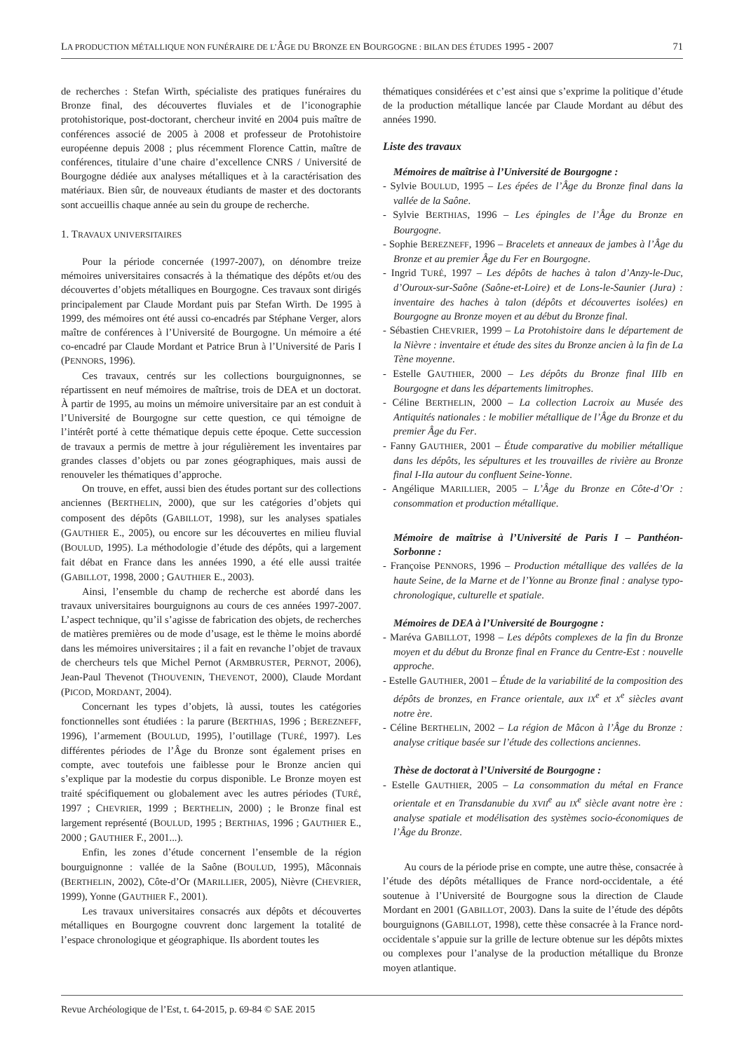LA PRODUCTION MÉTALLIQUE NON FUNÉRAIRE DE L’ÂGE DU BRONZE EN BOURGOGNE : BILAN DES ÉTUDES 1995 - 2007 71
de recherches : Stefan Wirth, spécialiste des pratiques funéraires du Bronze final, des découvertes fluviales et de l’iconographie protohistorique, post-doctorant, chercheur invité en 2004 puis maître de conférences associé de 2005 à 2008 et professeur de Protohistoire européenne depuis 2008 ; plus récemment Florence Cattin, maître de conférences, titulaire d’une chaire d’excellence CNRS / Université de Bourgogne dédiée aux analyses métalliques et à la caractérisation des matériaux. Bien sûr, de nouveaux étudiants de master et des doctorants sont accueillis chaque année au sein du groupe de recherche.
1. TRAVAUX UNIVERSITAIRES
Pour la période concernée (1997-2007), on dénombre treize mémoires universitaires consacrés à la thématique des dépôts et/ou des découvertes d’objets métalliques en Bourgogne. Ces travaux sont dirigés principalement par Claude Mordant puis par Stefan Wirth. De 1995 à 1999, des mémoires ont été aussi co-encadrés par Stéphane Verger, alors maître de conférences à l’Université de Bourgogne. Un mémoire a été co-encadré par Claude Mordant et Patrice Brun à l’Université de Paris I (PENNORS, 1996).
Ces travaux, centrés sur les collections bourguignonnes, se répartissent en neuf mémoires de maîtrise, trois de DEA et un doctorat. À partir de 1995, au moins un mémoire universitaire par an est conduit à l’Université de Bourgogne sur cette question, ce qui témoigne de l’intérêt porté à cette thématique depuis cette époque. Cette succession de travaux a permis de mettre à jour régulièrement les inventaires par grandes classes d’objets ou par zones géographiques, mais aussi de renouveler les thématiques d’approche.
On trouve, en effet, aussi bien des études portant sur des collections anciennes (BERTHELIN, 2000), que sur les catégories d’objets qui composent des dépôts (GABILLOT, 1998), sur les analyses spatiales (GAUTHIER E., 2005), ou encore sur les découvertes en milieu fluvial (BOULUD, 1995). La méthodologie d’étude des dépôts, qui a largement fait débat en France dans les années 1990, a été elle aussi traitée (GABILLOT, 1998, 2000 ; GAUTHIER E., 2003).
Ainsi, l’ensemble du champ de recherche est abordé dans les travaux universitaires bourguignons au cours de ces années 1997-2007. L’aspect technique, qu’il s’agisse de fabrication des objets, de recherches de matières premières ou de mode d’usage, est le thème le moins abordé dans les mémoires universitaires ; il a fait en revanche l’objet de travaux de chercheurs tels que Michel Pernot (ARMBRUSTER, PERNOT, 2006), Jean-Paul Thevenot (THOUVENIN, THEVENOT, 2000), Claude Mordant (PICOD, MORDANT, 2004).
Concernant les types d’objets, là aussi, toutes les catégories fonctionnelles sont étudiées : la parure (BERTHIAS, 1996 ; BEREZNEFF, 1996), l’armement (BOULUD, 1995), l’outillage (TURÉ, 1997). Les différentes périodes de l’Âge du Bronze sont également prises en compte, avec toutefois une faiblesse pour le Bronze ancien qui s’explique par la modestie du corpus disponible. Le Bronze moyen est traité spécifiquement ou globalement avec les autres périodes (TURÉ, 1997 ; CHEVRIER, 1999 ; BERTHELIN, 2000) ; le Bronze final est largement représenté (BOULUD, 1995 ; BERTHIAS, 1996 ; GAUTHIER E., 2000 ; GAUTHIER F., 2001...).
Enfin, les zones d’étude concernent l’ensemble de la région bourguignonne : vallée de la Saône (BOULUD, 1995), Mâconnais (BERTHELIN, 2002), Côte-d’Or (MARILLIER, 2005), Nièvre (CHEVRIER, 1999), Yonne (GAUTHIER F., 2001).
Les travaux universitaires consacrés aux dépôts et découvertes métalliques en Bourgogne couvrent donc largement la totalité de l’espace chronologique et géographique. Ils abordent toutes les
thématiques considérées et c’est ainsi que s’exprime la politique d’étude de la production métallique lancée par Claude Mordant au début des années 1990.
Liste des travaux
Mémoires de maîtrise à l’Université de Bourgogne :
- Sylvie BOULUD, 1995 – Les épées de l’Âge du Bronze final dans la vallée de la Saône.
- Sylvie BERTHIAS, 1996 – Les épingles de l’Âge du Bronze en Bourgogne.
- Sophie BEREZNEFF, 1996 – Bracelets et anneaux de jambes à l’Âge du Bronze et au premier Âge du Fer en Bourgogne.
- Ingrid TURÉ, 1997 – Les dépôts de haches à talon d’Anzy-le-Duc, d’Ouroux-sur-Saône (Saône-et-Loire) et de Lons-le-Saunier (Jura) : inventaire des haches à talon (dépôts et découvertes isolées) en Bourgogne au Bronze moyen et au début du Bronze final.
- Sébastien CHEVRIER, 1999 – La Protohistoire dans le département de la Nièvre : inventaire et étude des sites du Bronze ancien à la fin de La Tène moyenne.
- Estelle GAUTHIER, 2000 – Les dépôts du Bronze final IIIb en Bourgogne et dans les départements limitrophes.
- Céline BERTHELIN, 2000 – La collection Lacroix au Musée des Antiquités nationales : le mobilier métallique de l’Âge du Bronze et du premier Âge du Fer.
- Fanny GAUTHIER, 2001 – Étude comparative du mobilier métallique dans les dépôts, les sépultures et les trouvailles de rivière au Bronze final I-IIa autour du confluent Seine-Yonne.
- Angélique MARILLIER, 2005 – L’Âge du Bronze en Côte-d’Or : consommation et production métallique.
Mémoire de maîtrise à l’Université de Paris I – Panthéon-Sorbonne :
- Françoise PENNORS, 1996 – Production métallique des vallées de la haute Seine, de la Marne et de l’Yonne au Bronze final : analyse typo-chronologique, culturelle et spatiale.
Mémoires de DEA à l’Université de Bourgogne :
- Maréva GABILLOT, 1998 – Les dépôts complexes de la fin du Bronze moyen et du début du Bronze final en France du Centre-Est : nouvelle approche.
- Estelle GAUTHIER, 2001 – Étude de la variabilité de la composition des dépôts de bronzes, en France orientale, aux IX<sup>e</sup> et X<sup>e</sup> siècles avant notre ère.
- Céline BERTHELIN, 2002 – La région de Mâcon à l’Âge du Bronze : analyse critique basée sur l’étude des collections anciennes.
Thèse de doctorat à l’Université de Bourgogne :
- Estelle GAUTHIER, 2005 – La consommation du métal en France orientale et en Transdanubie du XVII<sup>e</sup> au IX<sup>e</sup> siècle avant notre ère : analyse spatiale et modélisation des systèmes socio-économiques de l’Âge du Bronze.
Au cours de la période prise en compte, une autre thèse, consacrée à l’étude des dépôts métalliques de France nord-occidentale, a été soutenue à l’Université de Bourgogne sous la direction de Claude Mordant en 2001 (GABILLOT, 2003). Dans la suite de l’étude des dépôts bourguignons (GABILLOT, 1998), cette thèse consacrée à la France nord-occidentale s’appuie sur la grille de lecture obtenue sur les dépôts mixtes ou complexes pour l’analyse de la production métallique du Bronze moyen atlantique.
Revue Archéologique de l’Est, t. 64-2015, p. 69-84 © SAE 2015